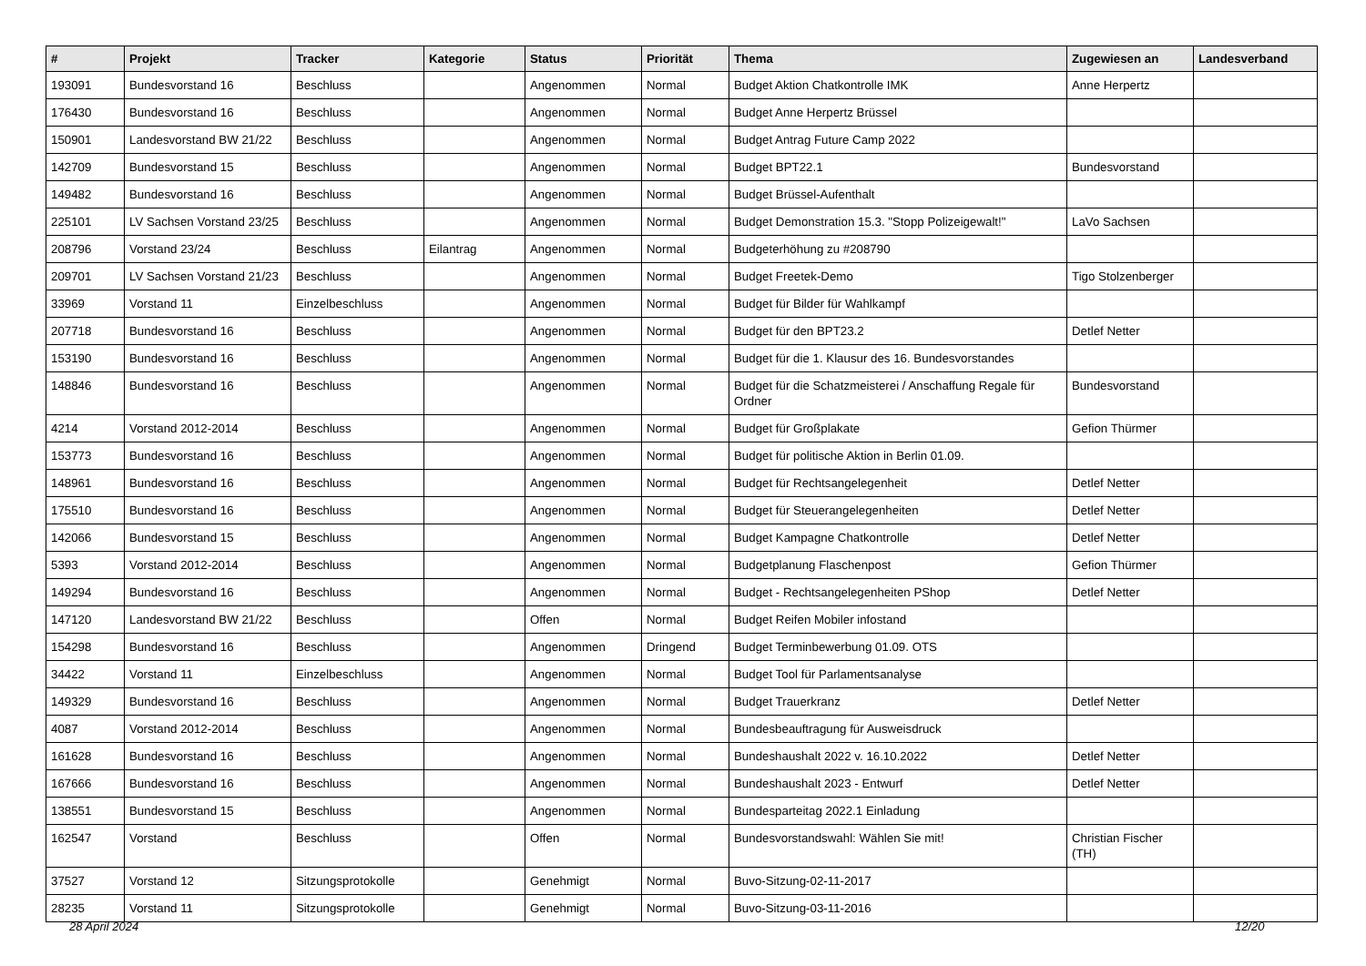| # | Projekt | Tracker | Kategorie | Status | Priorität | Thema | Zugewiesen an | Landesverband |
| --- | --- | --- | --- | --- | --- | --- | --- | --- |
| 193091 | Bundesvorstand 16 | Beschluss | | Angenommen | Normal | Budget Aktion Chatkontrolle IMK | Anne Herpertz | |
| 176430 | Bundesvorstand 16 | Beschluss | | Angenommen | Normal | Budget Anne Herpertz Brüssel | | |
| 150901 | Landesvorstand BW 21/22 | Beschluss | | Angenommen | Normal | Budget Antrag Future Camp 2022 | | |
| 142709 | Bundesvorstand 15 | Beschluss | | Angenommen | Normal | Budget BPT22.1 | Bundesvorstand | |
| 149482 | Bundesvorstand 16 | Beschluss | | Angenommen | Normal | Budget Brüssel-Aufenthalt | | |
| 225101 | LV Sachsen Vorstand 23/25 | Beschluss | | Angenommen | Normal | Budget Demonstration 15.3. "Stopp Polizeigewalt!" | LaVo Sachsen | |
| 208796 | Vorstand 23/24 | Beschluss | Eilantrag | Angenommen | Normal | Budgeterhöhung zu #208790 | | |
| 209701 | LV Sachsen Vorstand 21/23 | Beschluss | | Angenommen | Normal | Budget Freetek-Demo | Tigo Stolzenberger | |
| 33969 | Vorstand 11 | Einzelbeschluss | | Angenommen | Normal | Budget für Bilder für Wahlkampf | | |
| 207718 | Bundesvorstand 16 | Beschluss | | Angenommen | Normal | Budget für den BPT23.2 | Detlef Netter | |
| 153190 | Bundesvorstand 16 | Beschluss | | Angenommen | Normal | Budget für die 1. Klausur des 16. Bundesvorstandes | | |
| 148846 | Bundesvorstand 16 | Beschluss | | Angenommen | Normal | Budget für die Schatzmeisterei / Anschaffung Regale für Ordner | Bundesvorstand | |
| 4214 | Vorstand 2012-2014 | Beschluss | | Angenommen | Normal | Budget für Großplakate | Gefion Thürmer | |
| 153773 | Bundesvorstand 16 | Beschluss | | Angenommen | Normal | Budget für politische Aktion in Berlin 01.09. | | |
| 148961 | Bundesvorstand 16 | Beschluss | | Angenommen | Normal | Budget für Rechtsangelegenheit | Detlef Netter | |
| 175510 | Bundesvorstand 16 | Beschluss | | Angenommen | Normal | Budget für Steuerangelegenheiten | Detlef Netter | |
| 142066 | Bundesvorstand 15 | Beschluss | | Angenommen | Normal | Budget Kampagne Chatkontrolle | Detlef Netter | |
| 5393 | Vorstand 2012-2014 | Beschluss | | Angenommen | Normal | Budgetplanung Flaschenpost | Gefion Thürmer | |
| 149294 | Bundesvorstand 16 | Beschluss | | Angenommen | Normal | Budget - Rechtsangelegenheiten PShop | Detlef Netter | |
| 147120 | Landesvorstand BW 21/22 | Beschluss | | Offen | Normal | Budget Reifen Mobiler infostand | | |
| 154298 | Bundesvorstand 16 | Beschluss | | Angenommen | Dringend | Budget Terminbewerbung 01.09. OTS | | |
| 34422 | Vorstand 11 | Einzelbeschluss | | Angenommen | Normal | Budget Tool für Parlamentsanalyse | | |
| 149329 | Bundesvorstand 16 | Beschluss | | Angenommen | Normal | Budget Trauerkranz | Detlef Netter | |
| 4087 | Vorstand 2012-2014 | Beschluss | | Angenommen | Normal | Bundesbeauftragung für Ausweisdruck | | |
| 161628 | Bundesvorstand 16 | Beschluss | | Angenommen | Normal | Bundeshaushalt 2022 v. 16.10.2022 | Detlef Netter | |
| 167666 | Bundesvorstand 16 | Beschluss | | Angenommen | Normal | Bundeshaushalt 2023 - Entwurf | Detlef Netter | |
| 138551 | Bundesvorstand 15 | Beschluss | | Angenommen | Normal | Bundesparteitag 2022.1 Einladung | | |
| 162547 | Vorstand | Beschluss | | Offen | Normal | Bundesvorstandswahl: Wählen Sie mit! | Christian Fischer (TH) | |
| 37527 | Vorstand 12 | Sitzungsprotokolle | | Genehmigt | Normal | Buvo-Sitzung-02-11-2017 | | |
| 28235 | Vorstand 11 | Sitzungsprotokolle | | Genehmigt | Normal | Buvo-Sitzung-03-11-2016 | | |
28 April 2024 12/20